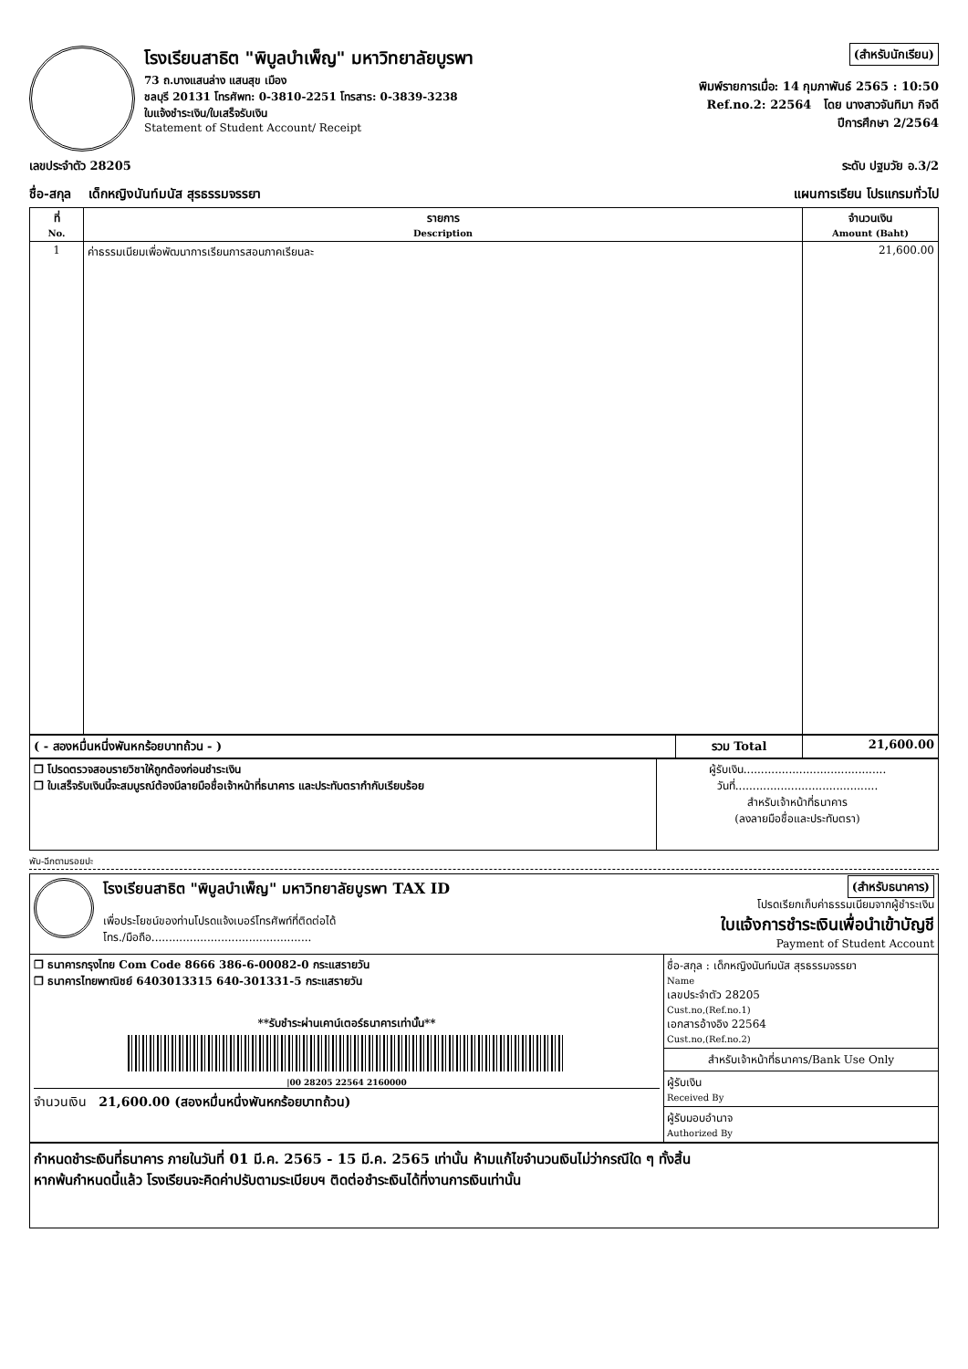โรงเรียนสาธิต "พิบูลบำเพ็ญ" มหาวิทยาลัยบูรพา
73 ถ.บางแสนล่าง แสนสุข เมือง
ชลบุรี 20131 โทรศัพท: 0-3810-2251 โทรสาร: 0-3839-3238
ใบแจ้งชำระเงิน/ใบเสร็จรับเงิน
Statement of Student Account/ Receipt
(สำหรับนักเรียน)
พิมพ์รายการเมื่อ: 14 กุมภาพันธ์ 2565 : 10:50
Ref.no.2: 22564 โดย นางสาวจันทิมา กิจดี
ปีการศึกษา 2/2564
เลขประจำตัว 28205 ระดับ ปฐมวัย อ.3/2
ชื่อ-สกุล เด็กหญิงนันท์มนัส สุรธรรมจรรยา แผนการเรียน โปรแกรมทั่วไป
| ที่ No. | รายการ Description | จำนวนเงิน Amount (Baht) |
| --- | --- | --- |
| 1 | ค่าธรรมเนียมเพื่อพัฒนาการเรียนการสอนภาคเรียนละ | 21,600.00 |
| ( - สองหมื่นหนึ่งพันหกร้อยบาทถ้วน - ) | รวม Total | 21,600.00 |
| ❒ โปรดตรวจสอบรายวิชาให้ถูกต้องก่อนชำระเงิน ❒ ใบเสร็จรับเงินนี้จะสมบูรณ์ต้องมีลายมือชื่อเจ้าหน้าที่ธนาคาร และประทับตรากำกับเรียบร้อย | ผู้รับเงิน......................................... วันที่......................................... สำหรับเจ้าหน้าที่ธนาคาร (ลงลายมือชื่อและประทับตรา) |
พับ-ฉีกตามรอยปะ
โรงเรียนสาธิต "พิบูลบำเพ็ญ" มหาวิทยาลัยบูรพา TAX ID
เพื่อประโยชน์ของท่านโปรดแจ้งเบอร์โทรศัพท์ที่ติดต่อได้
โทร./มือถือ..............................................
(สำหรับธนาคาร)
โปรดเรียกเก็บค่าธรรมเนียมจากผู้ชำระเงิน
ใบแจ้งการชำระเงินเพื่อนำเข้าบัญชี
Payment of Student Account
| ❒ ธนาคารกรุงไทย Com Code 8666 386-6-00082-0 กระแสรายวัน ❒ ธนาคารไทยพาณิชย์ 6403013315 640-301331-5 กระแสรายวัน **รับชำระผ่านเคาน์เตอร์ธนาคารเท่านั้น** /00 28205 22564 2160000 จำนวนเงิน 21,600.00 (สองหมื่นหนึ่งพันหกร้อยบาทถ้วน) | ชื่อ-สกุล : เด็กหญิงนันท์มนัส สุรธรรมจรรยา Name เลขประจำตัว 28205 Cust.no,(Ref.no.1) เอกสารอ้างอิง 22564 Cust.no,(Ref.no.2) สำหรับเจ้าหน้าที่ธนาคาร/Bank Use Only ผู้รับเงิน Received By ผู้รับมอบอำนาจ Authorized By |
กำหนดชำระเงินที่ธนาคาร ภายในวันที่ 01 มี.ค. 2565 - 15 มี.ค. 2565 เท่านั้น ห้ามแก้ไขจำนวนเงินไม่ว่ากรณีใด ๆ ทั้งสิ้น
หากพ้นกำหนดนี้แล้ว โรงเรียนจะคิดค่าปรับตามระเบียบฯ ติดต่อชำระเงินได้ที่งานการเงินเท่านั้น